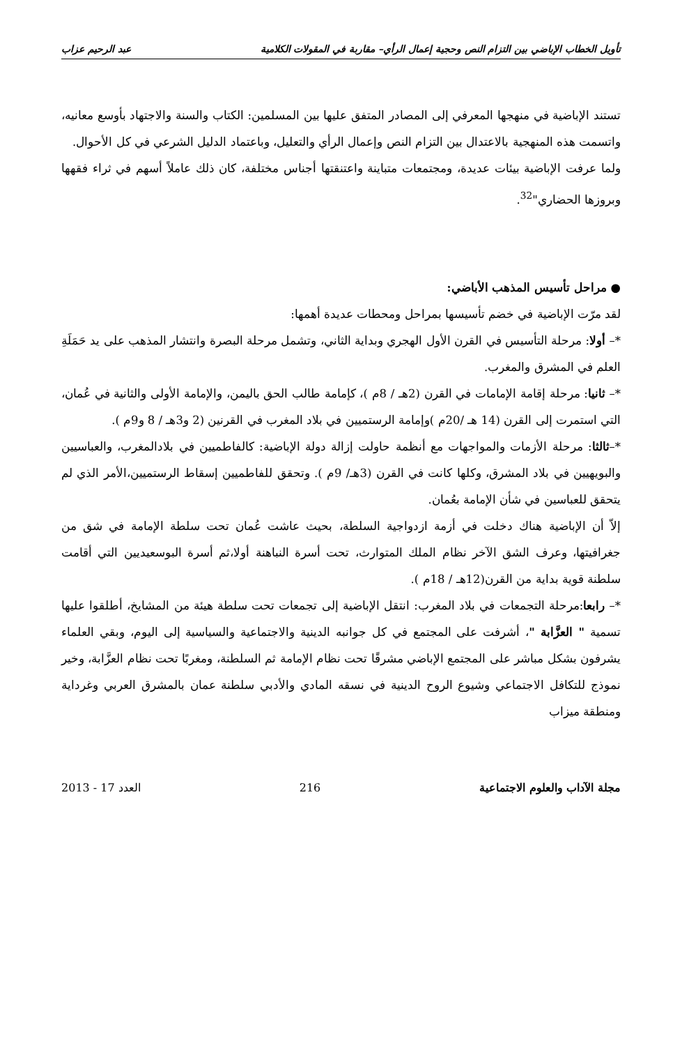تأويل الخطاب الإباضي بين التزام النص وحجية إعمال الرأي– مقاربة في المقولات الكلامية عبد الرحيم عزاب
تستند الإباضية في منهجها المعرفي إلى المصادر المتفق عليها بين المسلمين: الكتاب والسنة والاجتهاد بأوسع معانيه، واتسمت هذه المنهجية بالاعتدال بين التزام النص وإعمال الرأي والتعليل، وباعتماد الدليل الشرعي في كل الأحوال.
ولما عرفت الإباضية بيئات عديدة، ومجتمعات متباينة واعتنقتها أجناس مختلفة، كان ذلك عاملاً أسهم في ثراء فقهها وبروزها الحضاري"<sup>32</sup>.
● مراحل تأسيس المذهب الأباضي:
لقد مرّت الإباضية في خضم تأسيسها بمراحل ومحطات عديدة أهمها:
*– أولا: مرحلة التأسيس في القرن الأول الهجري وبداية الثاني، وتشمل مرحلة البصرة وانتشار المذهب على يد حَمَلَةِ العلم في المشرق والمغرب.
*– ثانيا: مرحلة إقامة الإمامات في القرن (2هـ / 8م )، كإمامة طالب الحق باليمن، والإمامة الأولى والثانية في عُمان، التي استمرت إلى القرن (14 هـ /20م )وإمامة الرستميين في بلاد المغرب في القرنين (2 و3هـ / 8 و9م ).
*–ثالثا: مرحلة الأزمات والمواجهات مع أنظمة حاولت إزالة دولة الإباضية: كالفاطميين في بلادالمغرب، والعباسيين والبويهيين في بلاد المشرق، وكلها كانت في القرن (3هـ/ 9م ). وتحقق للفاطميين إسقاط الرستميين،الأمر الذي لم يتحقق للعباسين في شأن الإمامة بعُمان.
إلاّ أن الإباضية هناك دخلت في أزمة ازدواجية السلطة، بحيث عاشت عُمان تحت سلطة الإمامة في شق من جغرافيتها، وعرف الشق الآخر نظام الملك المتوارث، تحت أسرة النباهنة أولا،ثم أسرة البوسعيديين التي أقامت سلطنة قوية بداية من القرن(12هـ / 18م ).
*– رابعا:مرحلة التجمعات في بلاد المغرب: انتقل الإباضية إلى تجمعات تحت سلطة هيئة من المشايخ، أطلقوا عليها تسمية " العزَّابة "، أشرفت على المجتمع في كل جوانبه الدينية والاجتماعية والسياسية إلى اليوم، وبقي العلماء يشرفون بشكل مباشر على المجتمع الإباضي مشرقًا تحت نظام الإمامة ثم السلطنة، ومغربًا تحت نظام العزَّابة، وخير نموذج للتكافل الاجتماعي وشيوع الروح الدينية في نسقه المادي والأدبي سلطنة عمان بالمشرق العربي وغرداية ومنطقة ميزاب
مجلة الآداب والعلوم الاجتماعية 216 العدد 17 - 2013